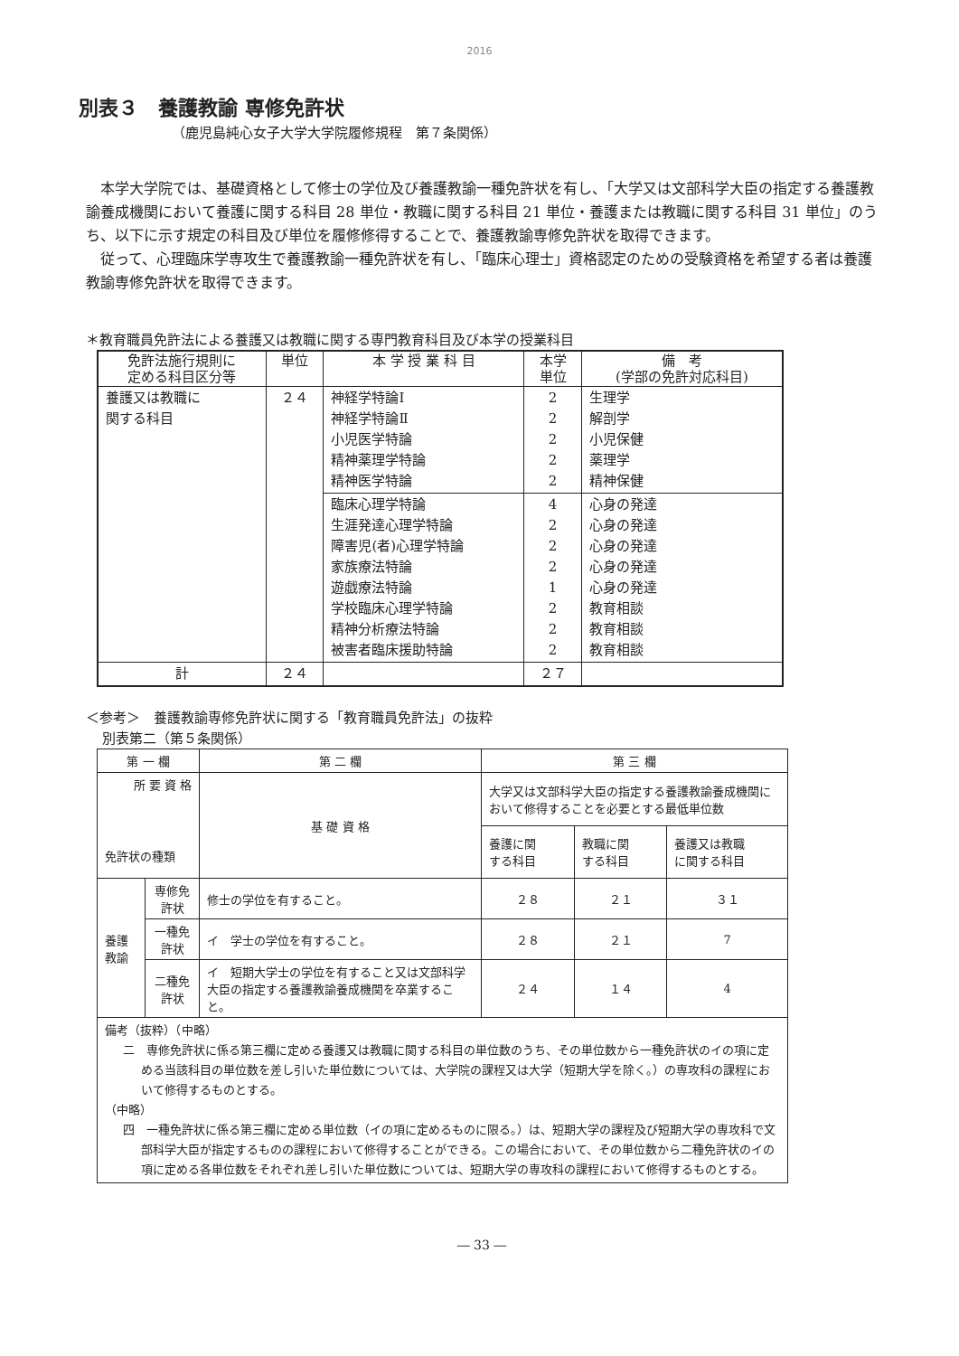2016
別表３　養護教諭 専修免許状
（鹿児島純心女子大学大学院履修規程　第７条関係）
本学大学院では、基礎資格として修士の学位及び養護教諭一種免許状を有し、「大学又は文部科学大臣の指定する養護教諭養成機関において養護に関する科目 28 単位・教職に関する科目 21 単位・養護または教職に関する科目 31 単位」のうち、以下に示す規定の科目及び単位を履修修得することで、養護教諭専修免許状を取得できます。
従って、心理臨床学専攻生で養護教諭一種免許状を有し、「臨床心理士」資格認定のための受験資格を希望する者は養護教諭専修免許状を取得できます。
＊教育職員免許法による養護又は教職に関する専門教育科目及び本学の授業科目
| 免許法施行規則に 定める科目区分等 | 単位 | 本 学 授 業 科 目 | 本学 単位 | 備 考 (学部の免許対応科目) |
| --- | --- | --- | --- | --- |
| 養護又は教職に 関する科目 | ２４ | 神経学特論Ⅰ 神経学特論Ⅱ 小児医学特論 精神薬理学特論 精神医学特論 | 2 2 2 2 2 | 生理学 解剖学 小児保健 薬理学 精神保健 |
| | | 臨床心理学特論 生涯発達心理学特論 障害児(者)心理学特論 家族療法特論 遊戯療法特論 学校臨床心理学特論 精神分析療法特論 被害者臨床援助特論 | 4 2 2 2 1 2 2 2 | 心身の発達 心身の発達 心身の発達 心身の発達 心身の発達 教育相談 教育相談 教育相談 |
| 計 | ２４ | | ２７ | |
＜参考＞　養護教諭専修免許状に関する「教育職員免許法」の抜粋
別表第二（第５条関係）
| 第 一 欄 | | 第 二 欄 | 第 三 欄 | | |
| 所 要 資 格 免許状の種類 | | 基 礎 資 格 | 大学又は文部科学大臣の指定する養護教諭養成機関において修得することを必要とする最低単位数 | | |
| | | | 養護に関 する科目 | 教職に関 する科目 | 養護又は教職 に関する科目 |
| 養護教諭 | 専修免許状 | 修士の学位を有すること。 | ２８ | ２１ | ３１ |
| | 一種免許状 | イ 学士の学位を有すること。 | ２８ | ２１ | 7 |
| | 二種免許状 | イ 短期大学士の学位を有すること又は文部科学大臣の指定する養護教諭養成機関を卒業すること。 | ２４ | １４ | 4 |
| 備考（抜粋）（中略） 二 専修免許状に係る第三欄に定める養護又は教職に関する科目の単位数のうち、その単位数から一種免許状のイの項に定める当該科目の単位数を差し引いた単位数については、大学院の課程又は大学（短期大学を除く。）の専攻科の課程において修得するものとする。 （中略） 四 一種免許状に係る第三欄に定める単位数（イの項に定めるものに限る。）は、短期大学の課程及び短期大学の専攻科で文部科学大臣が指定するものの課程において修得することができる。この場合において、その単位数から二種免許状のイの項に定める各単位数をそれぞれ差し引いた単位数については、短期大学の専攻科の課程において修得するものとする。 | | | | | |
― 33 ―